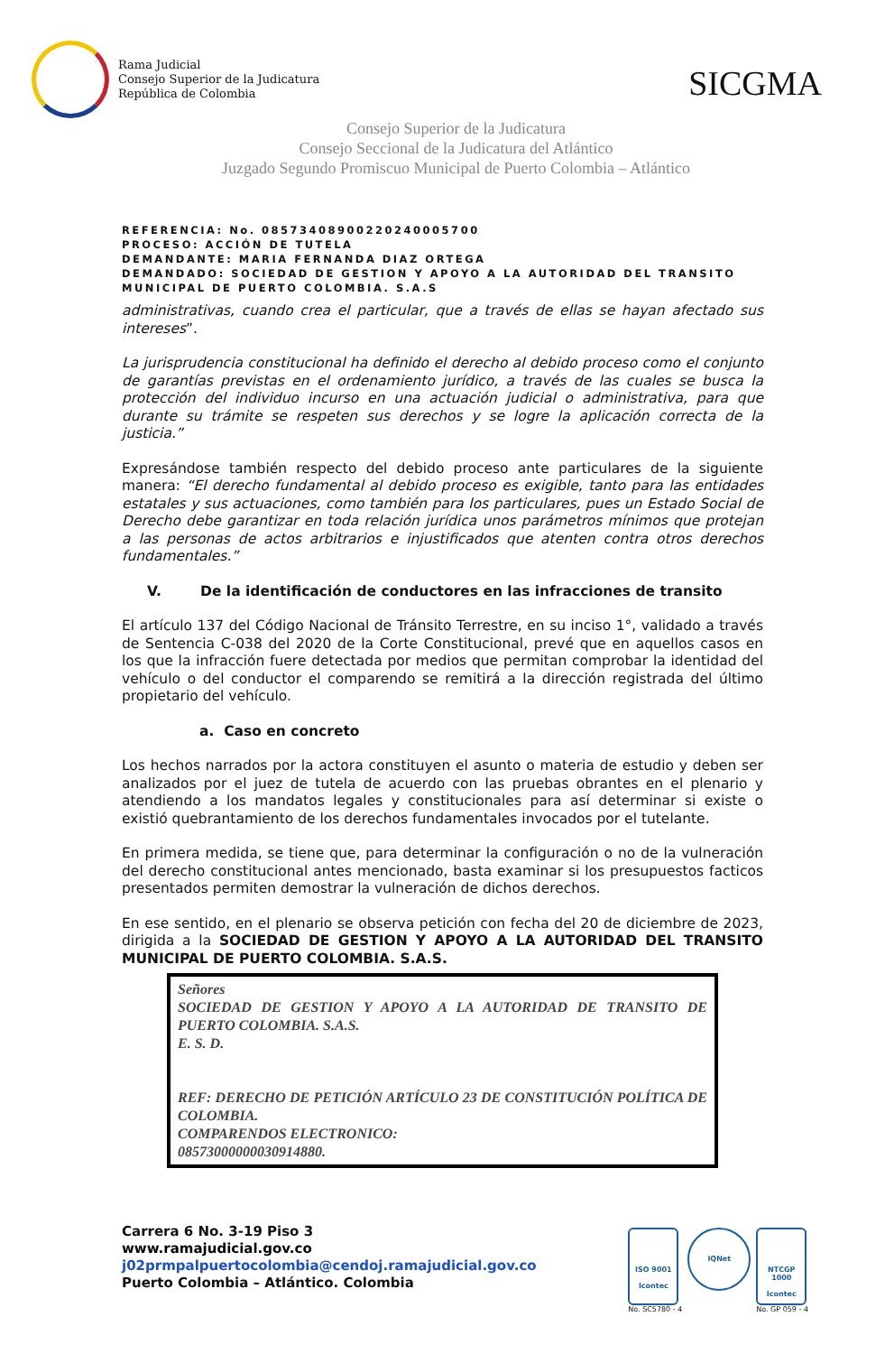Rama Judicial
Consejo Superior de la Judicatura
República de Colombia
SICGMA
Consejo Superior de la Judicatura
Consejo Seccional de la Judicatura del Atlántico
Juzgado Segundo Promiscuo Municipal de Puerto Colombia – Atlántico
REFERENCIA: No. 08573408900220240005700
PROCESO: ACCIÓN DE TUTELA
DEMANDANTE: MARIA FERNANDA DIAZ ORTEGA
DEMANDADO: SOCIEDAD DE GESTION Y APOYO A LA AUTORIDAD DEL TRANSITO MUNICIPAL DE PUERTO COLOMBIA. S.A.S
administrativas, cuando crea el particular, que a través de ellas se hayan afectado sus intereses”.
La jurisprudencia constitucional ha definido el derecho al debido proceso como el conjunto de garantías previstas en el ordenamiento jurídico, a través de las cuales se busca la protección del individuo incurso en una actuación judicial o administrativa, para que durante su trámite se respeten sus derechos y se logre la aplicación correcta de la justicia.”
Expresándose también respecto del debido proceso ante particulares de la siguiente manera: “El derecho fundamental al debido proceso es exigible, tanto para las entidades estatales y sus actuaciones, como también para los particulares, pues un Estado Social de Derecho debe garantizar en toda relación jurídica unos parámetros mínimos que protejan a las personas de actos arbitrarios e injustificados que atenten contra otros derechos fundamentales.”
V. De la identificación de conductores en las infracciones de transito
El artículo 137 del Código Nacional de Tránsito Terrestre, en su inciso 1°, validado a través de Sentencia C-038 del 2020 de la Corte Constitucional, prevé que en aquellos casos en los que la infracción fuere detectada por medios que permitan comprobar la identidad del vehículo o del conductor el comparendo se remitirá a la dirección registrada del último propietario del vehículo.
a. Caso en concreto
Los hechos narrados por la actora constituyen el asunto o materia de estudio y deben ser analizados por el juez de tutela de acuerdo con las pruebas obrantes en el plenario y atendiendo a los mandatos legales y constitucionales para así determinar si existe o existió quebrantamiento de los derechos fundamentales invocados por el tutelante.
En primera medida, se tiene que, para determinar la configuración o no de la vulneración del derecho constitucional antes mencionado, basta examinar si los presupuestos facticos presentados permiten demostrar la vulneración de dichos derechos.
En ese sentido, en el plenario se observa petición con fecha del 20 de diciembre de 2023, dirigida a la SOCIEDAD DE GESTION Y APOYO A LA AUTORIDAD DEL TRANSITO MUNICIPAL DE PUERTO COLOMBIA. S.A.S.
Señores
SOCIEDAD DE GESTION Y APOYO A LA AUTORIDAD DE TRANSITO DE PUERTO COLOMBIA. S.A.S.
E. S. D.
REF: DERECHO DE PETICIÓN ARTÍCULO 23 DE CONSTITUCIÓN POLÍTICA DE COLOMBIA.
COMPARENDOS ELECTRONICO:
08573000000030914880.
Carrera 6 No. 3-19 Piso 3
www.ramajudicial.gov.co
j02prmpalpuertocolombia@cendoj.ramajudicial.gov.co
Puerto Colombia – Atlántico. Colombia
ISO 9001
Icontec
No. SC5780 - 4
IQNet
NTCGP 1000
Icontec
No. GP 059 - 4